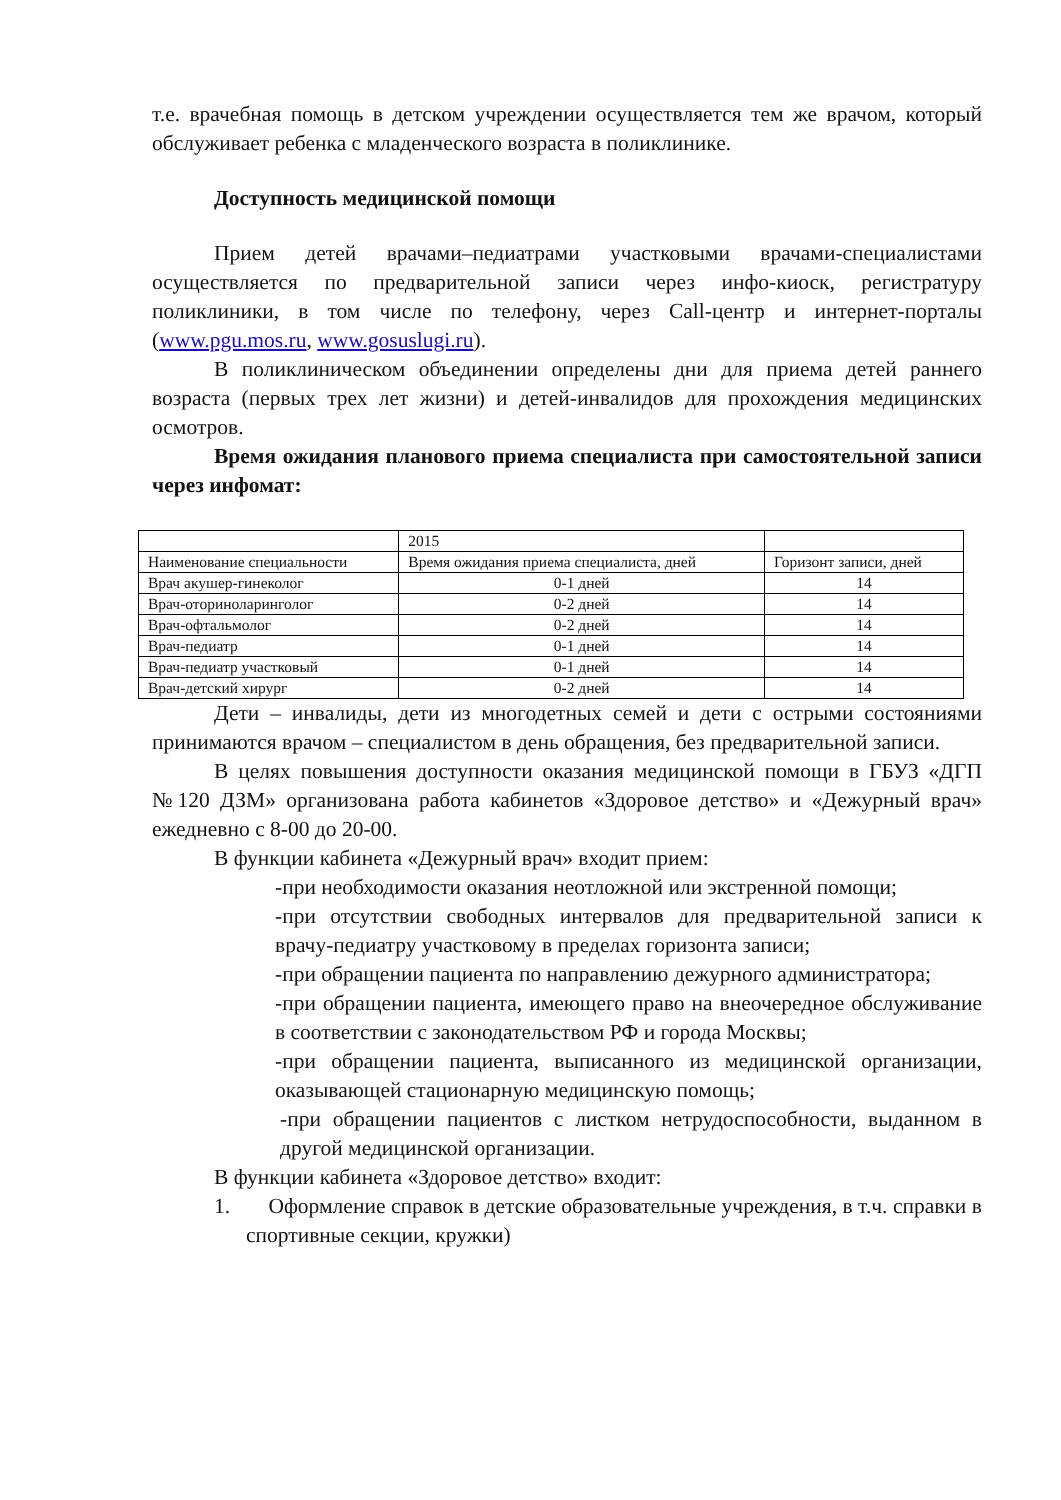т.е. врачебная помощь в детском учреждении осуществляется тем же врачом, который обслуживает ребенка с младенческого возраста в поликлинике.
Доступность медицинской помощи
Прием детей врачами–педиатрами участковыми врачами-специалистами осуществляется по предварительной записи через инфо-киоск, регистратуру поликлиники, в том числе по телефону, через Call-центр и интернет-порталы (www.pgu.mos.ru, www.gosuslugi.ru).
В поликлиническом объединении определены дни для приема детей раннего возраста (первых трех лет жизни) и детей-инвалидов для прохождения медицинских осмотров.
Время ожидания планового приема специалиста при самостоятельной записи через инфомат:
| | 2015 | |
| Наименование специальности | Время ожидания приема специалиста, дней | Горизонт записи, дней |
| Врач акушер-гинеколог | 0-1 дней | 14 |
| Врач-оториноларинголог | 0-2 дней | 14 |
| Врач-офтальмолог | 0-2 дней | 14 |
| Врач-педиатр | 0-1 дней | 14 |
| Врач-педиатр участковый | 0-1 дней | 14 |
| Врач-детский хирург | 0-2 дней | 14 |
Дети – инвалиды, дети из многодетных семей и дети с острыми состояниями принимаются врачом – специалистом в день обращения, без предварительной записи.
В целях повышения доступности оказания медицинской помощи в ГБУЗ «ДГП №120 ДЗМ» организована работа кабинетов «Здоровое детство» и «Дежурный врач» ежедневно с 8-00 до 20-00.
В функции кабинета «Дежурный врач» входит прием:
-при необходимости оказания неотложной или экстренной помощи;
-при отсутствии свободных интервалов для предварительной записи к врачу-педиатру участковому в пределах горизонта записи;
-при обращении пациента по направлению дежурного администратора;
-при обращении пациента, имеющего право на внеочередное обслуживание в соответствии с законодательством РФ и города Москвы;
-при обращении пациента, выписанного из медицинской организации, оказывающей стационарную медицинскую помощь;
-при обращении пациентов с листком нетрудоспособности, выданном в другой медицинской организации.
В функции кабинета «Здоровое детство» входит:
1. Оформление справок в детские образовательные учреждения, в т.ч. справки в спортивные секции, кружки)